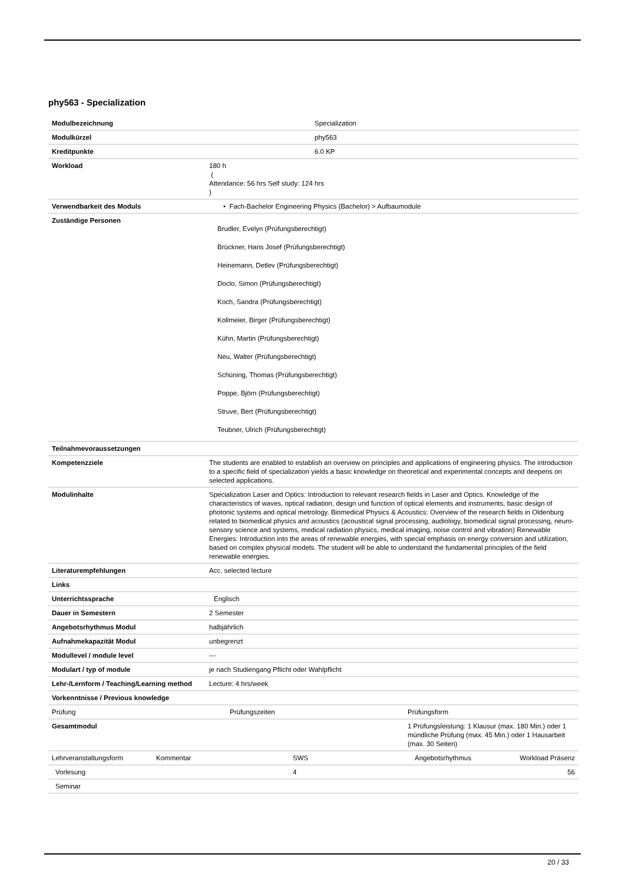phy563 - Specialization
| Modulbezeichnung | Specialization |
| Modulkürzel | phy563 |
| Kreditpunkte | 6.0 KP |
| Workload | 180 h ( Attendance: 56 hrs Self study: 124 hrs ) |
| Verwendbarkeit des Moduls | • Fach-Bachelor Engineering Physics (Bachelor) > Aufbaumodule |
| Zuständige Personen | Brudler, Evelyn (Prüfungsberechtigt) Brückner, Hans Josef (Prüfungsberechtigt) Heinemann, Detlev (Prüfungsberechtigt) Doclo, Simon (Prüfungsberechtigt) Koch, Sandra (Prüfungsberechtigt) Kollmeier, Birger (Prüfungsberechtigt) Kühn, Martin (Prüfungsberechtigt) Neu, Walter (Prüfungsberechtigt) Schüning, Thomas (Prüfungsberechtigt) Poppe, Björn (Prüfungsberechtigt) Struve, Bert (Prüfungsberechtigt) Teubner, Ulrich (Prüfungsberechtigt) |
| Teilnahmevoraussetzungen | |
| Kompetenzziele | The students are enabled to establish an overview on principles and applications of engineering physics. The introduction to a specific field of specialization yields a basic knowledge on theoretical and experimental concepts and deepens on selected applications. |
| Modulinhalte | Specialization Laser and Optics: Introduction to relevant research fields in Laser and Optics. Knowledge of the characteristics of waves, optical radiation, design und function of optical elements and instruments, basic design of photonic systems and optical metrology. Biomedical Physics & Acoustics: Overview of the research fields in Oldenburg related to biomedical physics and acoustics (acoustical signal processing, audiology, biomedical signal processing, neuro-sensory science and systems, medical radiation physics, medical imaging, noise control and vibration) Renewable Energies: Introduction into the areas of renewable energies, with special emphasis on energy conversion and utilization, based on complex physical models. The student will be able to understand the fundamental principles of the field renewable energies. |
| Literaturempfehlungen | Acc. selected lecture |
| Links | |
| Unterrichtssprache | Englisch |
| Dauer in Semestern | 2 Semester |
| Angebotsrhythmus Modul | halbjährlich |
| Aufnahmekapazität Modul | unbegrenzt |
| Modullevel / module level | --- |
| Modulart / typ of module | je nach Studiengang Pflicht oder Wahlpflicht |
| Lehr-/Lernform / Teaching/Learning method | Lecture: 4 hrs/week |
| Vorkenntnisse / Previous knowledge | |
| Prüfung | Prüfungszeiten | Prüfungsform |
| Gesamtmodul | | 1 Prüfungsleistung: 1 Klausur (max. 180 Min.) oder 1 mündliche Prüfung (max. 45 Min.) oder 1 Hausarbeit (max. 30 Seiten) |
| Lehrveranstaltungsform | Kommentar | SWS | Angebotsrhythmus | Workload Präsenz |
| Vorlesung | | 4 | | 56 |
| Seminar | | | | |
20 / 33